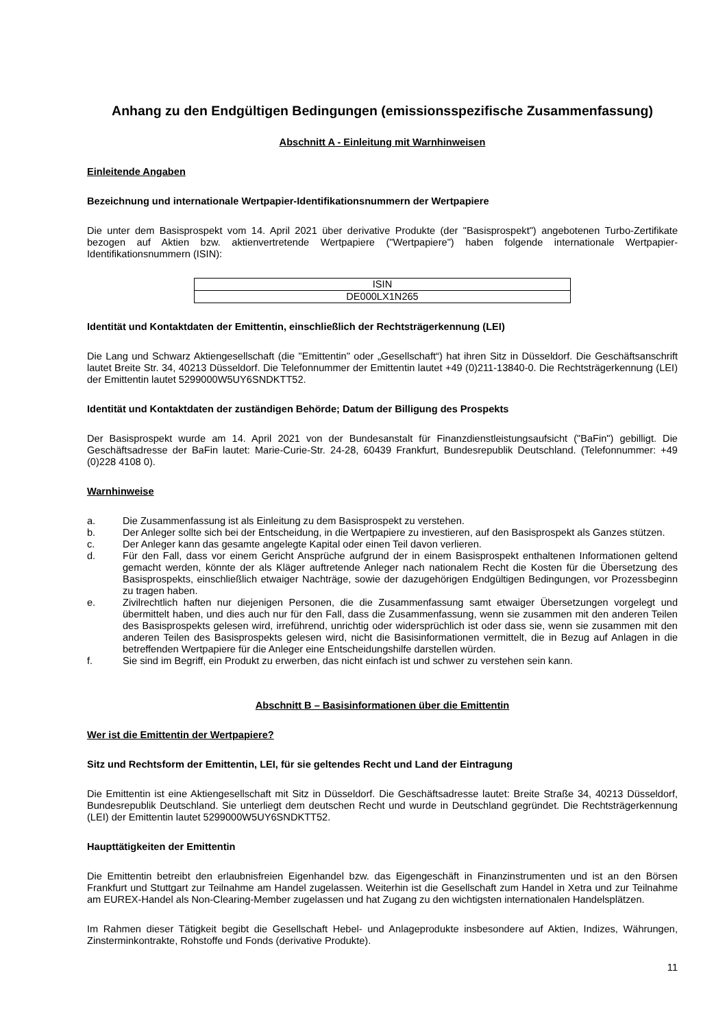Anhang zu den Endgültigen Bedingungen (emissionsspezifische Zusammenfassung)
Abschnitt A - Einleitung mit Warnhinweisen
Einleitende Angaben
Bezeichnung und internationale Wertpapier-Identifikationsnummern der Wertpapiere
Die unter dem Basisprospekt vom 14. April 2021 über derivative Produkte (der "Basisprospekt") angebotenen Turbo-Zertifikate bezogen auf Aktien bzw. aktienvertretende Wertpapiere ("Wertpapiere") haben folgende internationale Wertpapier-Identifikationsnummern (ISIN):
| ISIN |
| --- |
| DE000LX1N265 |
Identität und Kontaktdaten der Emittentin, einschließlich der Rechtsträgerkennung (LEI)
Die Lang und Schwarz Aktiengesellschaft (die "Emittentin" oder „Gesellschaft“) hat ihren Sitz in Düsseldorf. Die Geschäftsanschrift lautet Breite Str. 34, 40213 Düsseldorf. Die Telefonnummer der Emittentin lautet +49 (0)211-13840-0. Die Rechtsträgerkennung (LEI) der Emittentin lautet 5299000W5UY6SNDKTT52.
Identität und Kontaktdaten der zuständigen Behörde; Datum der Billigung des Prospekts
Der Basisprospekt wurde am 14. April 2021 von der Bundesanstalt für Finanzdienstleistungsaufsicht ("BaFin") gebilligt. Die Geschäftsadresse der BaFin lautet: Marie-Curie-Str. 24-28, 60439 Frankfurt, Bundesrepublik Deutschland. (Telefonnummer: +49 (0)228 4108 0).
Warnhinweise
a. Die Zusammenfassung ist als Einleitung zu dem Basisprospekt zu verstehen.
b. Der Anleger sollte sich bei der Entscheidung, in die Wertpapiere zu investieren, auf den Basisprospekt als Ganzes stützen.
c. Der Anleger kann das gesamte angelegte Kapital oder einen Teil davon verlieren.
d. Für den Fall, dass vor einem Gericht Ansprüche aufgrund der in einem Basisprospekt enthaltenen Informationen geltend gemacht werden, könnte der als Kläger auftretende Anleger nach nationalem Recht die Kosten für die Übersetzung des Basisprospekts, einschließlich etwaiger Nachträge, sowie der dazugehörigen Endgültigen Bedingungen, vor Prozessbeginn zu tragen haben.
e. Zivilrechtlich haften nur diejenigen Personen, die die Zusammenfassung samt etwaiger Übersetzungen vorgelegt und übermittelt haben, und dies auch nur für den Fall, dass die Zusammenfassung, wenn sie zusammen mit den anderen Teilen des Basisprospekts gelesen wird, irreführend, unrichtig oder widersprüchlich ist oder dass sie, wenn sie zusammen mit den anderen Teilen des Basisprospekts gelesen wird, nicht die Basisinformationen vermittelt, die in Bezug auf Anlagen in die betreffenden Wertpapiere für die Anleger eine Entscheidungshilfe darstellen würden.
f. Sie sind im Begriff, ein Produkt zu erwerben, das nicht einfach ist und schwer zu verstehen sein kann.
Abschnitt B – Basisinformationen über die Emittentin
Wer ist die Emittentin der Wertpapiere?
Sitz und Rechtsform der Emittentin, LEI, für sie geltendes Recht und Land der Eintragung
Die Emittentin ist eine Aktiengesellschaft mit Sitz in Düsseldorf. Die Geschäftsadresse lautet: Breite Straße 34, 40213 Düsseldorf, Bundesrepublik Deutschland. Sie unterliegt dem deutschen Recht und wurde in Deutschland gegründet. Die Rechtsträgerkennung (LEI) der Emittentin lautet 5299000W5UY6SNDKTT52.
Haupttätigkeiten der Emittentin
Die Emittentin betreibt den erlaubnisfreien Eigenhandel bzw. das Eigengeschäft in Finanzinstrumenten und ist an den Börsen Frankfurt und Stuttgart zur Teilnahme am Handel zugelassen. Weiterhin ist die Gesellschaft zum Handel in Xetra und zur Teilnahme am EUREX-Handel als Non-Clearing-Member zugelassen und hat Zugang zu den wichtigsten internationalen Handelsplätzen.
Im Rahmen dieser Tätigkeit begibt die Gesellschaft Hebel- und Anlageprodukte insbesondere auf Aktien, Indizes, Währungen, Zinsterminkontrakte, Rohstoffe und Fonds (derivative Produkte).
11